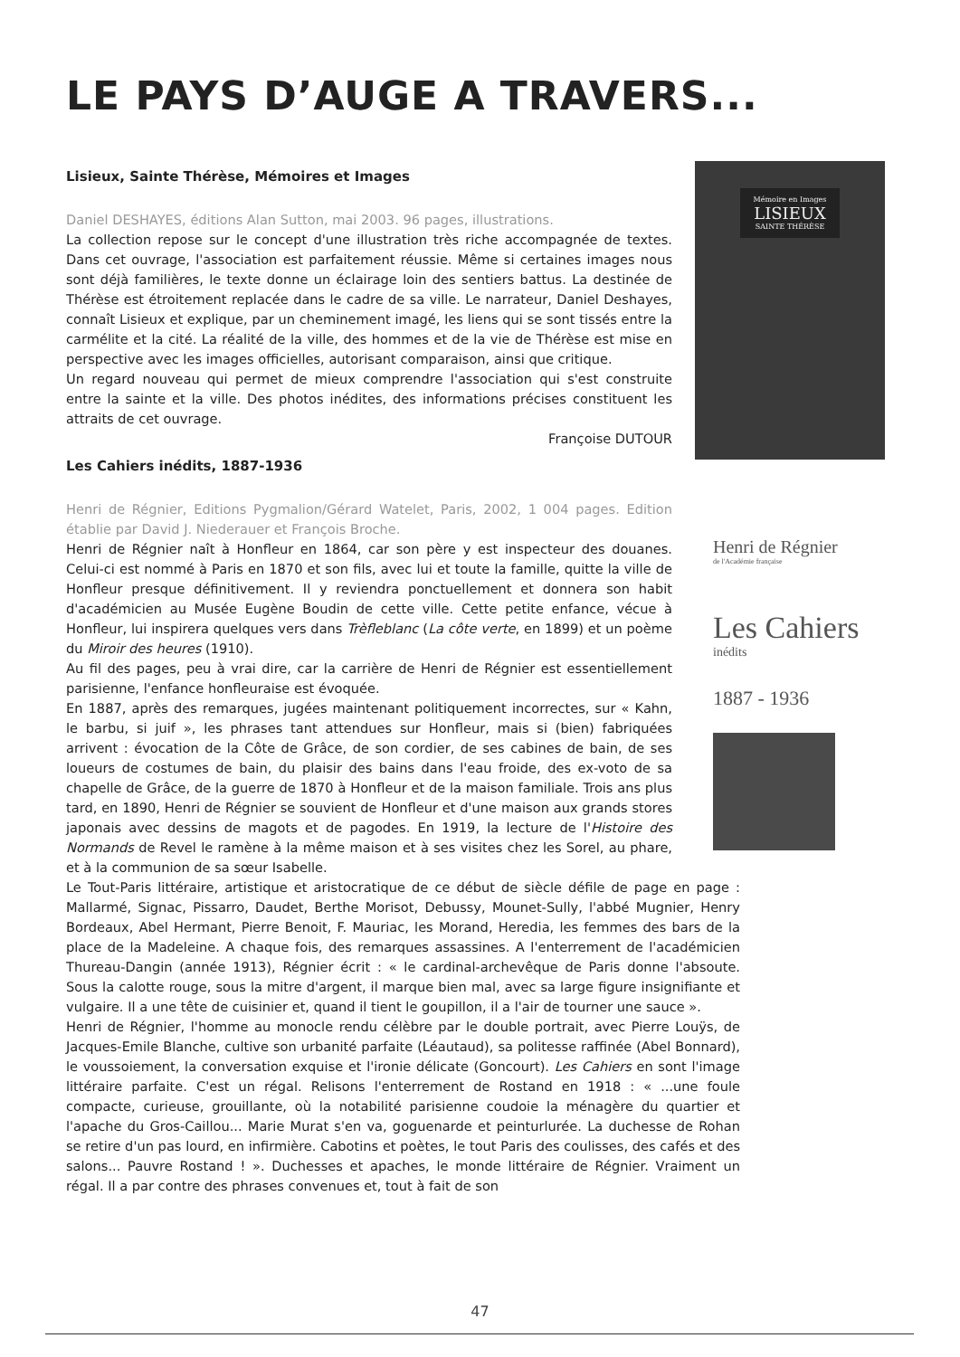LE PAYS D’AUGE A TRAVERS...
Lisieux, Sainte Thérèse, Mémoires et Images
Daniel DESHAYES, éditions Alan Sutton, mai 2003. 96 pages, illustrations.
La collection repose sur le concept d'une illustration très riche accompagnée de textes. Dans cet ouvrage, l'association est parfaitement réussie. Même si certaines images nous sont déjà familières, le texte donne un éclairage loin des sentiers battus. La destinée de Thérèse est étroitement replacée dans le cadre de sa ville. Le narrateur, Daniel Deshayes, connaît Lisieux et explique, par un cheminement imagé, les liens qui se sont tissés entre la carmélite et la cité. La réalité de la ville, des hommes et de la vie de Thérèse est mise en perspective avec les images officielles, autorisant comparaison, ainsi que critique.
Un regard nouveau qui permet de mieux comprendre l'association qui s'est construite entre la sainte et la ville. Des photos inédites, des informations précises constituent les attraits de cet ouvrage.
Françoise DUTOUR
Les Cahiers inédits, 1887-1936
Henri de Régnier, Editions Pygmalion/Gérard Watelet, Paris, 2002, 1 004 pages. Edition établie par David J. Niederauer et François Broche.
Henri de Régnier naît à Honfleur en 1864, car son père y est inspecteur des douanes. Celui-ci est nommé à Paris en 1870 et son fils, avec lui et toute la famille, quitte la ville de Honfleur presque définitivement. Il y reviendra ponctuellement et donnera son habit d'académicien au Musée Eugène Boudin de cette ville. Cette petite enfance, vécue à Honfleur, lui inspirera quelques vers dans Trèfleblanc (La côte verte, en 1899) et un poème du Miroir des heures (1910).
Au fil des pages, peu à vrai dire, car la carrière de Henri de Régnier est essentiellement parisienne, l'enfance honfleuraise est évoquée.
En 1887, après des remarques, jugées maintenant politiquement incorrectes, sur « Kahn, le barbu, si juif », les phrases tant attendues sur Honfleur, mais si (bien) fabriquées arrivent : évocation de la Côte de Grâce, de son cordier, de ses cabines de bain, de ses loueurs de costumes de bain, du plaisir des bains dans l'eau froide, des ex-voto de sa chapelle de Grâce, de la guerre de 1870 à Honfleur et de la maison familiale. Trois ans plus tard, en 1890, Henri de Régnier se souvient de Honfleur et d'une maison aux grands stores japonais avec dessins de magots et de pagodes. En 1919, la lecture de l'Histoire des Normands de Revel le ramène à la même maison et à ses visites chez les Sorel, au phare, et à la communion de sa sœur Isabelle.
Mémoire en Images
LISIEUX
SAINTE THÉRÈSE
Henri de Régnier
de l'Académie française
Les Cahiers
inédits
1887 - 1936
Le Tout-Paris littéraire, artistique et aristocratique de ce début de siècle défile de page en page : Mallarmé, Signac, Pissarro, Daudet, Berthe Morisot, Debussy, Mounet-Sully, l'abbé Mugnier, Henry Bordeaux, Abel Hermant, Pierre Benoit, F. Mauriac, les Morand, Heredia, les femmes des bars de la place de la Madeleine. A chaque fois, des remarques assassines. A l'enterrement de l'académicien Thureau-Dangin (année 1913), Régnier écrit : « le cardinal-archevêque de Paris donne l'absoute. Sous la calotte rouge, sous la mitre d'argent, il marque bien mal, avec sa large figure insignifiante et vulgaire. Il a une tête de cuisinier et, quand il tient le goupillon, il a l'air de tourner une sauce ».
Henri de Régnier, l'homme au monocle rendu célèbre par le double portrait, avec Pierre Louÿs, de Jacques-Emile Blanche, cultive son urbanité parfaite (Léautaud), sa politesse raffinée (Abel Bonnard), le voussoiement, la conversation exquise et l'ironie délicate (Goncourt). Les Cahiers en sont l'image littéraire parfaite. C'est un régal. Relisons l'enterrement de Rostand en 1918 : « ...une foule compacte, curieuse, grouillante, où la notabilité parisienne coudoie la ménagère du quartier et l'apache du Gros-Caillou... Marie Murat s'en va, goguenarde et peinturlurée. La duchesse de Rohan se retire d'un pas lourd, en infirmière. Cabotins et poètes, le tout Paris des coulisses, des cafés et des salons... Pauvre Rostand ! ». Duchesses et apaches, le monde littéraire de Régnier. Vraiment un régal. Il a par contre des phrases convenues et, tout à fait de son
47